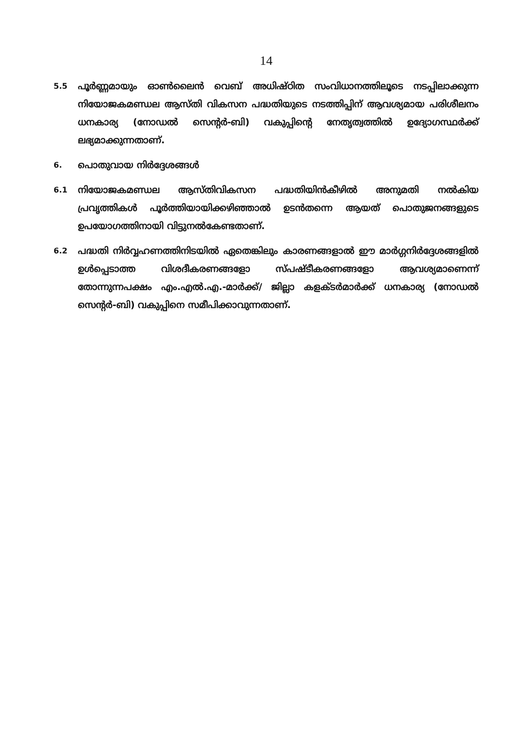14
5.5
പൂർണ്ണമായും ഓൺലൈൻ വെബ് അധിഷ്ഠിത സംവിധാനത്തിലൂടെ നടപ്പിലാക്കുന്ന നിയോജകമണ്ഡല ആസ്തി വികസന പദ്ധതിയുടെ നടത്തിപ്പിന് ആവശ്യമായ പരിശീലനം ധനകാര്യ (നോഡൽ സെന്റർ-ബി) വകുപ്പിന്റെ നേതൃത്വത്തിൽ ഉദ്യോഗസ്ഥർക്ക് ലഭ്യമാക്കുന്നതാണ്.
6.
പൊതുവായ നിർദ്ദേശങ്ങൾ
6.1
നിയോജകമണ്ഡല ആസ്തിവികസന പദ്ധതിയിൻകീഴിൽ അനുമതി നൽകിയ പ്രവൃത്തികൾ പൂർത്തിയായിക്കഴിഞ്ഞാൽ ഉടൻതന്നെ ആയത് പൊതുജനങ്ങളുടെ ഉപയോഗത്തിനായി വിട്ടുനൽകേണ്ടതാണ്.
6.2
പദ്ധതി നിർവ്വഹണത്തിനിടയിൽ ഏതെങ്കിലും കാരണങ്ങളാൽ ഈ മാർഗ്ഗനിർദ്ദേശങ്ങളിൽ ഉൾപ്പെടാത്ത വിശദീകരണങ്ങളോ സ്പഷ്ടീകരണങ്ങളോ ആവശ്യമാണെന്ന് തോന്നുന്നപക്ഷം എം.എൽ.എ.-മാർക്ക്/ ജില്ലാ കളക്ടർമാർക്ക് ധനകാര്യ (നോഡൽ സെന്റർ-ബി) വകുപ്പിനെ സമീപിക്കാവുന്നതാണ്.